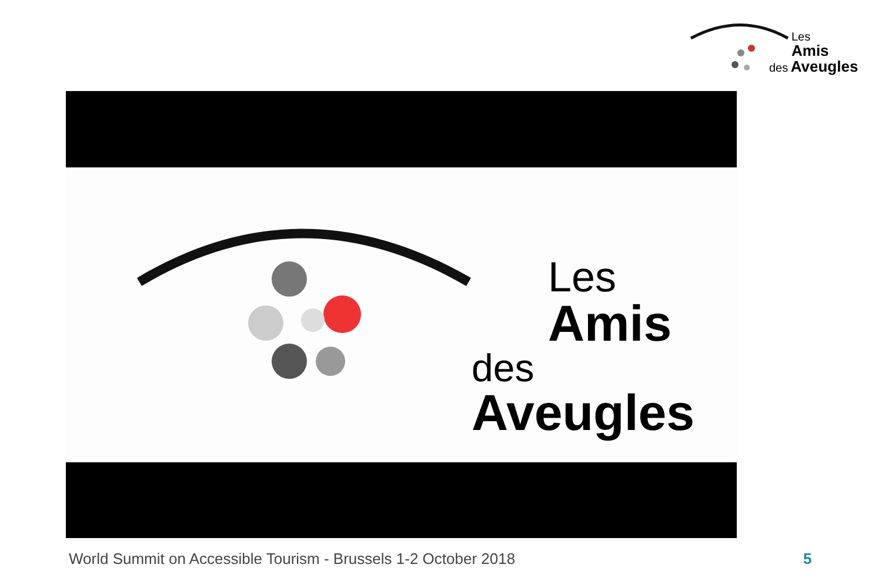Les
Amis
des Aveugles
Les
Amis
des Aveugles
World Summit on Accessible Tourism - Brussels 1-2 October 2018
5